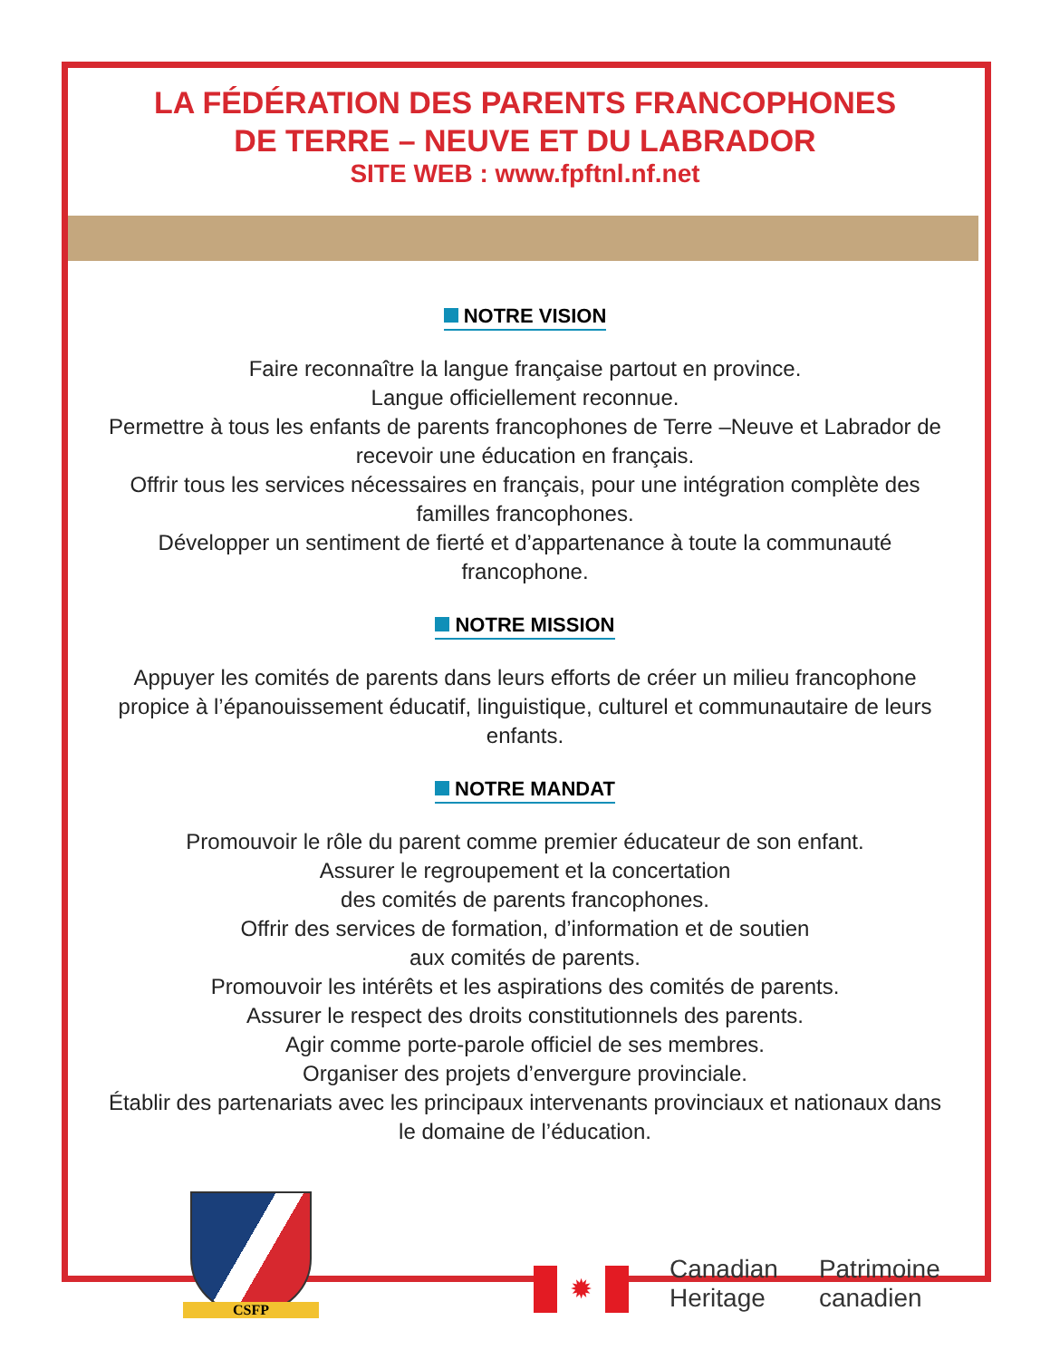LA FÉDÉRATION DES PARENTS FRANCOPHONES
DE TERRE – NEUVE ET DU LABRADOR
SITE WEB : www.fpftnl.nf.net
NOTRE VISION
Faire reconnaître la langue française partout en province.
Langue officiellement reconnue.
Permettre à tous les enfants de parents francophones de Terre –Neuve et Labrador de recevoir une éducation en français.
Offrir tous les services nécessaires en français, pour une intégration complète des familles francophones.
Développer un sentiment de fierté et d’appartenance à toute la communauté francophone.
NOTRE MISSION
Appuyer les comités de parents dans leurs efforts de créer un milieu francophone propice à l’épanouissement éducatif, linguistique, culturel et communautaire de leurs enfants.
NOTRE MANDAT
Promouvoir le rôle du parent comme premier éducateur de son enfant.
Assurer le regroupement et la concertation
des comités de parents francophones.
Offrir des services de formation, d’information et de soutien
aux comités de parents.
Promouvoir les intérêts et les aspirations des comités de parents.
Assurer le respect des droits constitutionnels des parents.
Agir comme porte-parole officiel de ses membres.
Organiser des projets d’envergure provinciale.
Établir des partenariats avec les principaux intervenants provinciaux et nationaux dans le domaine de l’éducation.
CSFP
✹
Canadian
Heritage
Patrimoine
canadien